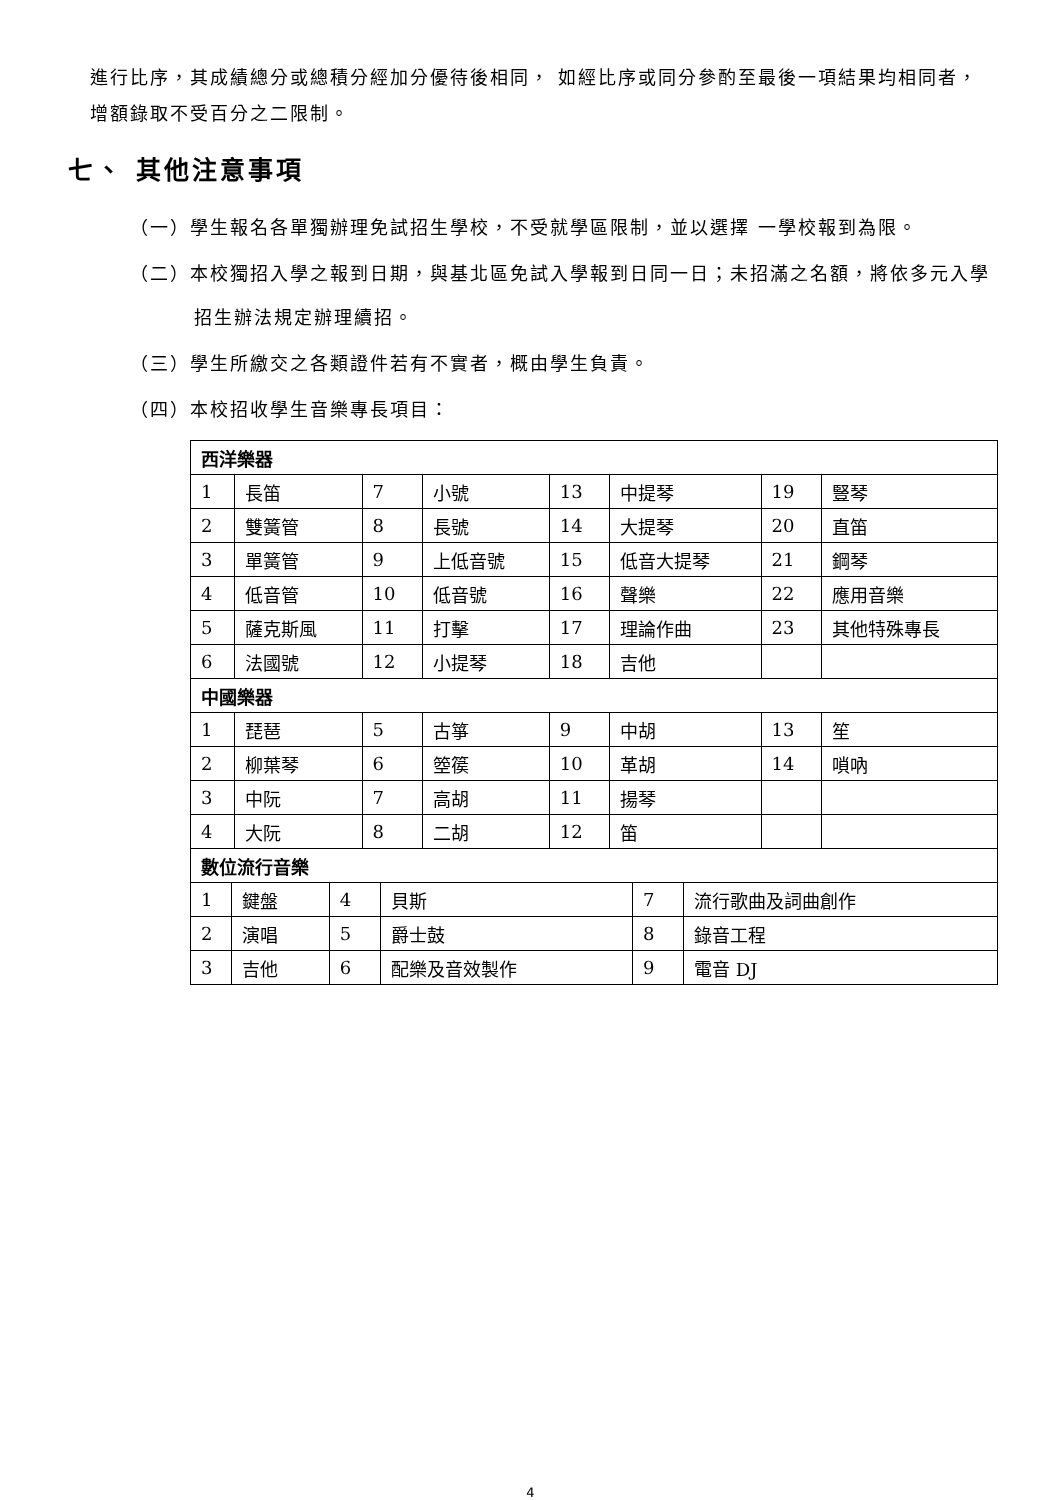進行比序，其成績總分或總積分經加分優待後相同， 如經比序或同分參酌至最後一項結果均相同者，增額錄取不受百分之二限制。
七、 其他注意事項
（一）學生報名各單獨辦理免試招生學校，不受就學區限制，並以選擇 一學校報到為限。
（二）本校獨招入學之報到日期，與基北區免試入學報到日同一日；未招滿之名額，將依多元入學招生辦法規定辦理續招。
（三）學生所繳交之各類證件若有不實者，概由學生負責。
（四）本校招收學生音樂專長項目：
| 西洋樂器 | | | | | | | |
| 1 | 長笛 | 7 | 小號 | 13 | 中提琴 | 19 | 豎琴 |
| 2 | 雙簧管 | 8 | 長號 | 14 | 大提琴 | 20 | 直笛 |
| 3 | 單簧管 | 9 | 上低音號 | 15 | 低音大提琴 | 21 | 鋼琴 |
| 4 | 低音管 | 10 | 低音號 | 16 | 聲樂 | 22 | 應用音樂 |
| 5 | 薩克斯風 | 11 | 打擊 | 17 | 理論作曲 | 23 | 其他特殊專長 |
| 6 | 法國號 | 12 | 小提琴 | 18 | 吉他 | | |
| 中國樂器 | | | | | | | |
| 1 | 琵琶 | 5 | 古箏 | 9 | 中胡 | 13 | 笙 |
| 2 | 柳葉琴 | 6 | 箜篌 | 10 | 革胡 | 14 | 嗩吶 |
| 3 | 中阮 | 7 | 高胡 | 11 | 揚琴 | | |
| 4 | 大阮 | 8 | 二胡 | 12 | 笛 | | |
| 數位流行音樂 | | | | | |
| 1 | 鍵盤 | 4 | 貝斯 | 7 | 流行歌曲及詞曲創作 |
| 2 | 演唱 | 5 | 爵士鼓 | 8 | 錄音工程 |
| 3 | 吉他 | 6 | 配樂及音效製作 | 9 | 電音 DJ |
4